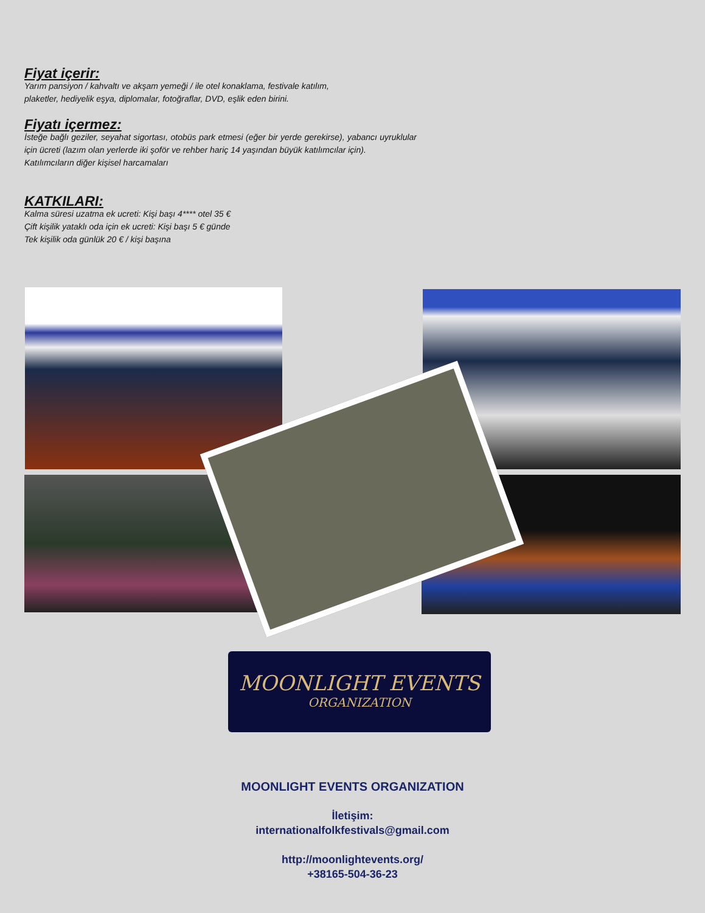Fiyat içerir:
Yarım pansiyon / kahvaltı ve akşam yemeği / ile otel konaklama, festivale katılım,
plaketler, hediyelik eşya, diplomalar, fotoğraflar, DVD, eşlik eden birini.
Fiyatı içermez:
İsteğe bağlı geziler, seyahat sigortası, otobüs park etmesi (eğer bir yerde gerekirse), yabancı uyruklular için ücreti (lazım olan yerlerde iki şoför ve rehber hariç 14 yaşından büyük katılımcılar için).
Katılımcıların diğer kişisel harcamaları
KATKILARI:
Kalma süresi uzatma ek ucreti: Kişi başı 4**** otel 35 €
Çift kişilik yataklı oda için ek ucreti: Kişi başı 5 € günde
Tek kişilik oda günlük 20 € / kişi başına
MOONLIGHT EVENTS
ORGANIZATION
MOONLIGHT EVENTS ORGANIZATION
İletişim:
internationalfolkfestivals@gmail.com
http://moonlightevents.org/
+38165-504-36-23